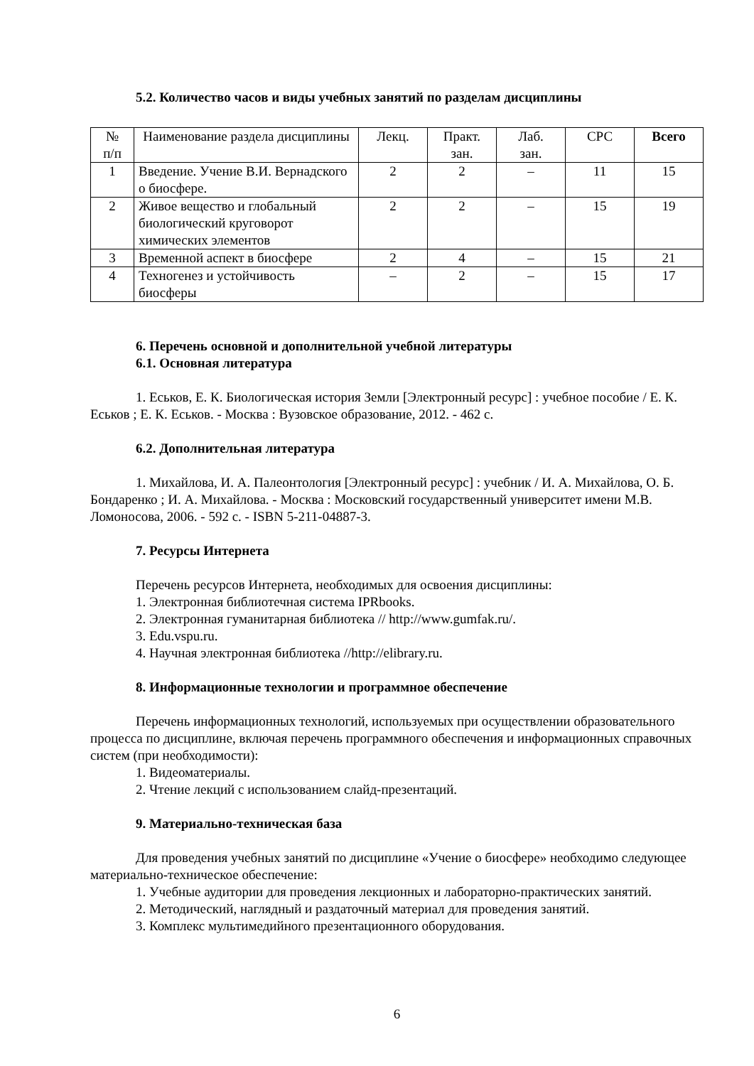5.2. Количество часов и виды учебных занятий по разделам дисциплины
| № п/п | Наименование раздела дисциплины | Лекц. | Практ. зан. | Лаб. зан. | СРС | Всего |
| --- | --- | --- | --- | --- | --- | --- |
| 1 | Введение. Учение В.И. Вернадского о биосфере. | 2 | 2 | – | 11 | 15 |
| 2 | Живое вещество и глобальный биологический круговорот химических элементов | 2 | 2 | – | 15 | 19 |
| 3 | Временной аспект в биосфере | 2 | 4 | – | 15 | 21 |
| 4 | Техногенез и устойчивость биосферы | – | 2 | – | 15 | 17 |
6. Перечень основной и дополнительной учебной литературы
6.1. Основная литература
1. Еськов, Е. К. Биологическая история Земли [Электронный ресурс] : учебное пособие / Е. К. Еськов ; Е. К. Еськов. - Москва : Вузовское образование, 2012. - 462 с.
6.2. Дополнительная литература
1. Михайлова, И. А. Палеонтология [Электронный ресурс] : учебник / И. А. Михайлова, О. Б. Бондаренко ; И. А. Михайлова. - Москва : Московский государственный университет имени М.В. Ломоносова, 2006. - 592 с. - ISBN 5-211-04887-3.
7. Ресурсы Интернета
Перечень ресурсов Интернета, необходимых для освоения дисциплины:
1. Электронная библиотечная система IPRbooks.
2. Электронная гуманитарная библиотека // http://www.gumfak.ru/.
3. Edu.vspu.ru.
4. Научная электронная библиотека //http://elibrary.ru.
8. Информационные технологии и программное обеспечение
Перечень информационных технологий, используемых при осуществлении образовательного процесса по дисциплине, включая перечень программного обеспечения и информационных справочных систем (при необходимости):
1. Видеоматериалы.
2. Чтение лекций с использованием слайд-презентаций.
9. Материально-техническая база
Для проведения учебных занятий по дисциплине «Учение о биосфере» необходимо следующее материально-техническое обеспечение:
1. Учебные аудитории для проведения лекционных и лабораторно-практических занятий.
2. Методический, наглядный и раздаточный материал для проведения занятий.
3. Комплекс мультимедийного презентационного оборудования.
6